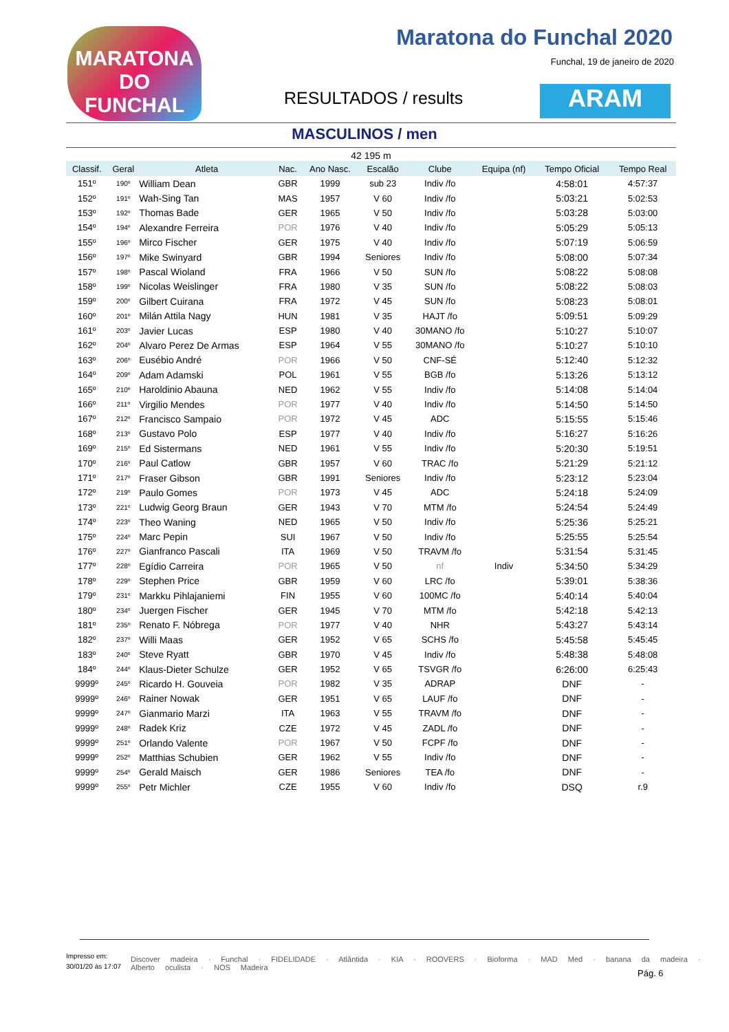MARATONA DO FUNCHAL
Maratona do Funchal 2020
Funchal, 19 de janeiro de 2020
RESULTADOS / results ARAM
MASCULINOS / men
42 195 m
| Classif. | Geral | Atleta | Nac. | Ano Nasc. | Escalão | Clube | Equipa (nf) | Tempo Oficial | Tempo Real |
| --- | --- | --- | --- | --- | --- | --- | --- | --- | --- |
| 151º | 190º | William Dean | GBR | 1999 | sub 23 | Indiv /fo | | 4:58:01 | 4:57:37 |
| 152º | 191º | Wah-Sing Tan | MAS | 1957 | V 60 | Indiv /fo | | 5:03:21 | 5:02:53 |
| 153º | 192º | Thomas Bade | GER | 1965 | V 50 | Indiv /fo | | 5:03:28 | 5:03:00 |
| 154º | 194º | Alexandre Ferreira | POR | 1976 | V 40 | Indiv /fo | | 5:05:29 | 5:05:13 |
| 155º | 196º | Mirco Fischer | GER | 1975 | V 40 | Indiv /fo | | 5:07:19 | 5:06:59 |
| 156º | 197º | Mike Swinyard | GBR | 1994 | Seniores | Indiv /fo | | 5:08:00 | 5:07:34 |
| 157º | 198º | Pascal Wioland | FRA | 1966 | V 50 | SUN /fo | | 5:08:22 | 5:08:08 |
| 158º | 199º | Nicolas Weislinger | FRA | 1980 | V 35 | SUN /fo | | 5:08:22 | 5:08:03 |
| 159º | 200º | Gilbert Cuirana | FRA | 1972 | V 45 | SUN /fo | | 5:08:23 | 5:08:01 |
| 160º | 201º | Milán Attila Nagy | HUN | 1981 | V 35 | HAJT /fo | | 5:09:51 | 5:09:29 |
| 161º | 203º | Javier Lucas | ESP | 1980 | V 40 | 30MANO /fo | | 5:10:27 | 5:10:07 |
| 162º | 204º | Alvaro Perez De Armas | ESP | 1964 | V 55 | 30MANO /fo | | 5:10:27 | 5:10:10 |
| 163º | 206º | Eusébio André | POR | 1966 | V 50 | CNF-SÉ | | 5:12:40 | 5:12:32 |
| 164º | 209º | Adam Adamski | POL | 1961 | V 55 | BGB /fo | | 5:13:26 | 5:13:12 |
| 165º | 210º | Haroldinio Abauna | NED | 1962 | V 55 | Indiv /fo | | 5:14:08 | 5:14:04 |
| 166º | 211º | Virgilio Mendes | POR | 1977 | V 40 | Indiv /fo | | 5:14:50 | 5:14:50 |
| 167º | 212º | Francisco Sampaio | POR | 1972 | V 45 | ADC | | 5:15:55 | 5:15:46 |
| 168º | 213º | Gustavo Polo | ESP | 1977 | V 40 | Indiv /fo | | 5:16:27 | 5:16:26 |
| 169º | 215º | Ed Sistermans | NED | 1961 | V 55 | Indiv /fo | | 5:20:30 | 5:19:51 |
| 170º | 216º | Paul Catlow | GBR | 1957 | V 60 | TRAC /fo | | 5:21:29 | 5:21:12 |
| 171º | 217º | Fraser Gibson | GBR | 1991 | Seniores | Indiv /fo | | 5:23:12 | 5:23:04 |
| 172º | 219º | Paulo Gomes | POR | 1973 | V 45 | ADC | | 5:24:18 | 5:24:09 |
| 173º | 221º | Ludwig Georg Braun | GER | 1943 | V 70 | MTM /fo | | 5:24:54 | 5:24:49 |
| 174º | 223º | Theo Waning | NED | 1965 | V 50 | Indiv /fo | | 5:25:36 | 5:25:21 |
| 175º | 224º | Marc Pepin | SUI | 1967 | V 50 | Indiv /fo | | 5:25:55 | 5:25:54 |
| 176º | 227º | Gianfranco Pascali | ITA | 1969 | V 50 | TRAVM /fo | | 5:31:54 | 5:31:45 |
| 177º | 228º | Egídio Carreira | POR | 1965 | V 50 | nf | Indiv | 5:34:50 | 5:34:29 |
| 178º | 229º | Stephen Price | GBR | 1959 | V 60 | LRC /fo | | 5:39:01 | 5:38:36 |
| 179º | 231º | Markku Pihlajaniemi | FIN | 1955 | V 60 | 100MC /fo | | 5:40:14 | 5:40:04 |
| 180º | 234º | Juergen Fischer | GER | 1945 | V 70 | MTM /fo | | 5:42:18 | 5:42:13 |
| 181º | 235º | Renato F. Nóbrega | POR | 1977 | V 40 | NHR | | 5:43:27 | 5:43:14 |
| 182º | 237º | Willi Maas | GER | 1952 | V 65 | SCHS /fo | | 5:45:58 | 5:45:45 |
| 183º | 240º | Steve Ryatt | GBR | 1970 | V 45 | Indiv /fo | | 5:48:38 | 5:48:08 |
| 184º | 244º | Klaus-Dieter Schulze | GER | 1952 | V 65 | TSVGR /fo | | 6:26:00 | 6:25:43 |
| 9999º | 245º | Ricardo H. Gouveia | POR | 1982 | V 35 | ADRAP | | DNF | - |
| 9999º | 246º | Rainer Nowak | GER | 1951 | V 65 | LAUF /fo | | DNF | - |
| 9999º | 247º | Gianmario Marzi | ITA | 1963 | V 55 | TRAVM /fo | | DNF | - |
| 9999º | 248º | Radek Kriz | CZE | 1972 | V 45 | ZADL /fo | | DNF | - |
| 9999º | 251º | Orlando Valente | POR | 1967 | V 50 | FCPF /fo | | DNF | - |
| 9999º | 252º | Matthias Schubien | GER | 1962 | V 55 | Indiv /fo | | DNF | - |
| 9999º | 254º | Gerald Maisch | GER | 1986 | Seniores | TEA /fo | | DNF | - |
| 9999º | 255º | Petr Michler | CZE | 1955 | V 60 | Indiv /fo | | DSQ | r.9 |
Impresso em:
30/01/20 às 17:07
Discover madeira · Funchal · FIDELIDADE · Atlântida · KIA · ROOVERS · Bioforma · MAD Med · banana da madeira · Alberto oculista · NOS Madeira
Pág. 6